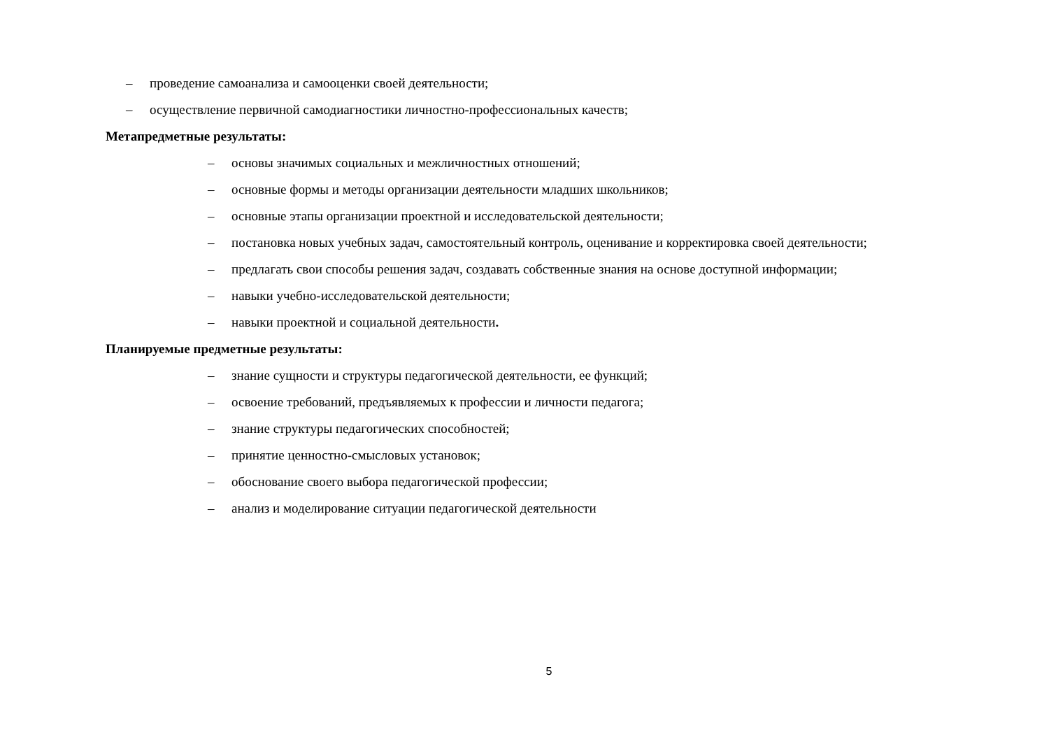– проведение самоанализа и самооценки своей деятельности;
– осуществление первичной самодиагностики личностно-профессиональных качеств;
Метапредметные результаты:
– основы значимых социальных и межличностных отношений;
– основные формы и методы организации деятельности младших школьников;
– основные этапы организации проектной и исследовательской деятельности;
– постановка новых учебных задач, самостоятельный контроль, оценивание и корректировка своей деятельности;
– предлагать свои способы решения задач, создавать собственные знания на основе доступной информации;
– навыки учебно-исследовательской деятельности;
– навыки проектной и социальной деятельности.
Планируемые предметные результаты:
– знание сущности и структуры педагогической деятельности, ее функций;
– освоение требований, предъявляемых к профессии и личности педагога;
– знание структуры педагогических способностей;
– принятие ценностно-смысловых установок;
– обоснование своего выбора педагогической профессии;
– анализ и моделирование ситуации педагогической деятельности
5